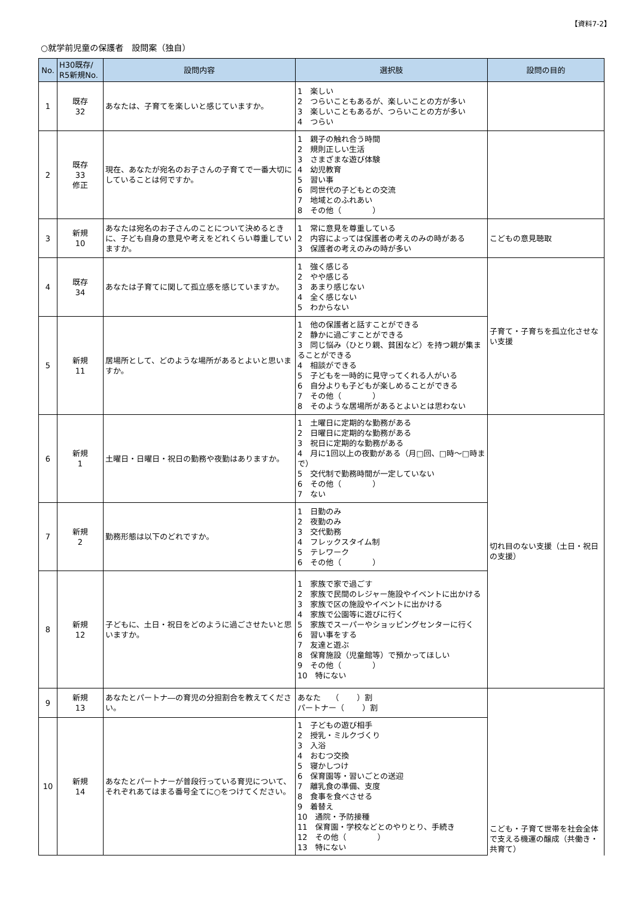【資料7-2】
○就学前児童の保護者　設問案（独自）
| No. | H30既存/ R5新規No. | 設問内容 | 選択肢 | 設問の目的 |
| --- | --- | --- | --- | --- |
| 1 | 既存 32 | あなたは、子育てを楽しいと感じていますか。 | 1 楽しい 2 つらいこともあるが、楽しいことの方が多い 3 楽しいこともあるが、つらいことの方が多い 4 つらい | |
| 2 | 既存 33 修正 | 現在、あなたが宛名のお子さんの子育てで一番大切にしていることは何ですか。 | 1 親子の触れ合う時間 2 規則正しい生活 3 さまざまな遊び体験 4 幼児教育 5 習い事 6 同世代の子どもとの交流 7 地域とのふれあい 8 その他（ ） | |
| 3 | 新規 10 | あなたは宛名のお子さんのことについて決めるときに、子ども自身の意見や考えをどれくらい尊重していますか。 | 1 常に意見を尊重している 2 内容によっては保護者の考えのみの時がある 3 保護者の考えのみの時が多い | こどもの意見聴取 |
| 4 | 既存 34 | あなたは子育てに関して孤立感を感じていますか。 | 1 強く感じる 2 やや感じる 3 あまり感じない 4 全く感じない 5 わからない | 子育て・子育ちを孤立化させない支援 |
| 5 | 新規 11 | 居場所として、どのような場所があるとよいと思いますか。 | 1 他の保護者と話すことができる 2 静かに過ごすことができる 3 同じ悩み（ひとり親、貧困など）を持つ親が集まることができる 4 相談ができる 5 子どもを一時的に見守ってくれる人がいる 6 自分よりも子どもが楽しめることができる 7 その他（ ） 8 そのような居場所があるとよいとは思わない | |
| 6 | 新規 1 | 土曜日・日曜日・祝日の勤務や夜勤はありますか。 | 1 土曜日に定期的な勤務がある 2 日曜日に定期的な勤務がある 3 祝日に定期的な勤務がある 4 月に1回以上の夜勤がある（月□回、□時～□時まで） 5 交代制で勤務時間が一定していない 6 その他（ ） 7 ない | 切れ目のない支援（土日・祝日の支援） |
| 7 | 新規 2 | 勤務形態は以下のどれですか。 | 1 日勤のみ 2 夜勤のみ 3 交代勤務 4 フレックスタイム制 5 テレワーク 6 その他（ ） | |
| 8 | 新規 12 | 子どもに、土日・祝日をどのように過ごさせたいと思いますか。 | 1 家族で家で過ごす 2 家族で民間のレジャー施設やイベントに出かける 3 家族で区の施設やイベントに出かける 4 家族で公園等に遊びに行く 5 家族でスーパーやショッピングセンターに行く 6 習い事をする 7 友達と遊ぶ 8 保育施設（児童館等）で預かってほしい 9 その他（ ） 10 特にない | |
| 9 | 新規 13 | あなたとパートナ―の育児の分担割合を教えてください。 | あなた （ ）割 パートナー（ ）割 | こども・子育て世帯を社会全体で支える機運の醸成（共働き・共育て） |
| 10 | 新規 14 | あなたとパートナーが普段行っている育児について、それぞれあてはまる番号全てに○をつけてください。 | 1 子どもの遊び相手 2 授乳・ミルクづくり 3 入浴 4 おむつ交換 5 寝かしつけ 6 保育園等・習いごとの送迎 7 離乳食の準備、支度 8 食事を食べさせる 9 着替え 10 通院・予防接種 11 保育園・学校などとのやりとり、手続き 12 その他（ ） 13 特にない | |